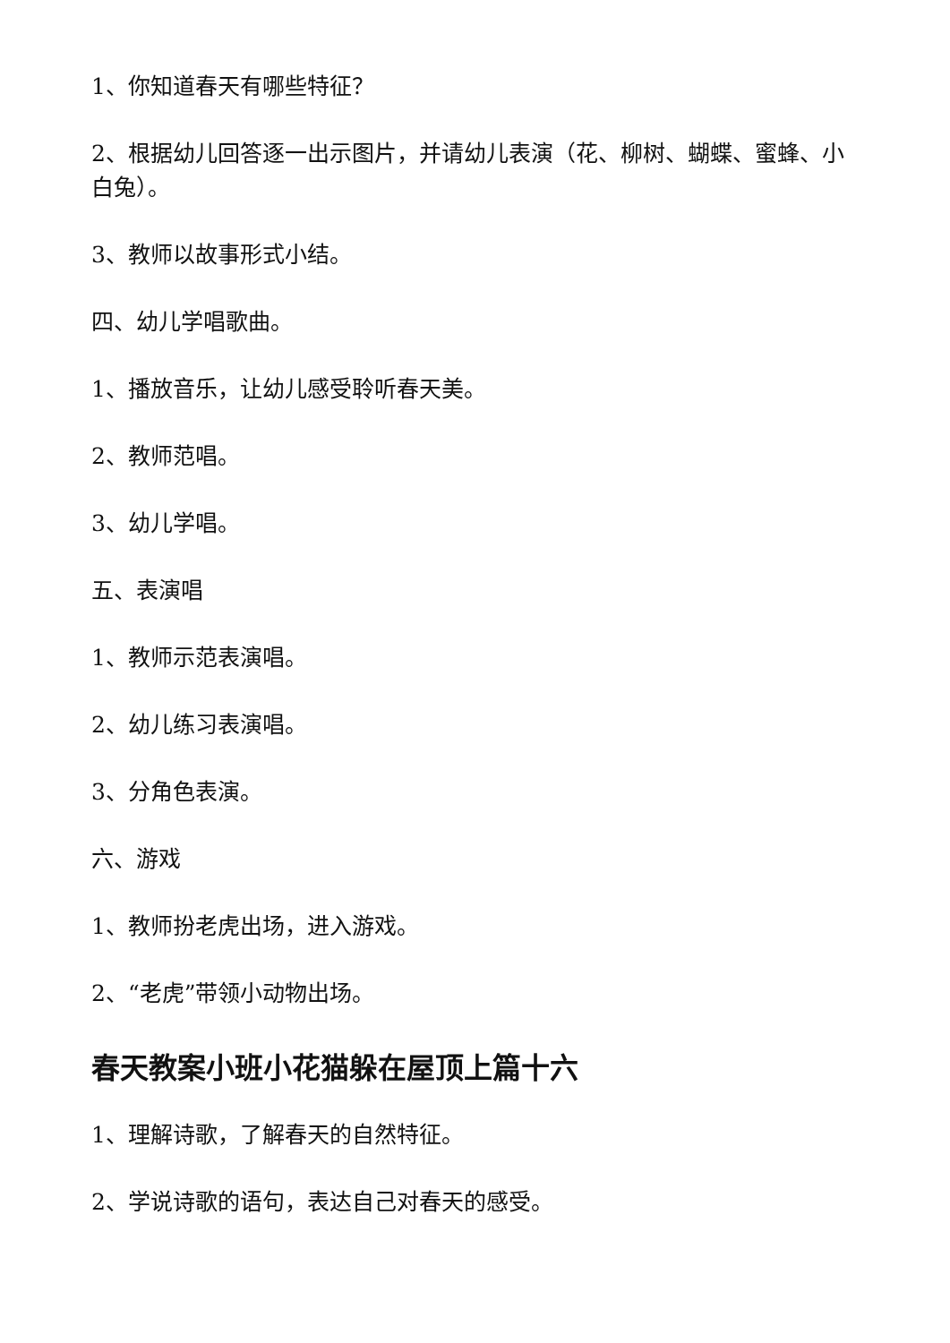1、你知道春天有哪些特征？
2、根据幼儿回答逐一出示图片，并请幼儿表演（花、柳树、蝴蝶、蜜蜂、小白兔）。
3、教师以故事形式小结。
四、幼儿学唱歌曲。
1、播放音乐，让幼儿感受聆听春天美。
2、教师范唱。
3、幼儿学唱。
五、表演唱
1、教师示范表演唱。
2、幼儿练习表演唱。
3、分角色表演。
六、游戏
1、教师扮老虎出场，进入游戏。
2、“老虎”带领小动物出场。
春天教案小班小花猫躲在屋顶上篇十六
1、理解诗歌，了解春天的自然特征。
2、学说诗歌的语句，表达自己对春天的感受。